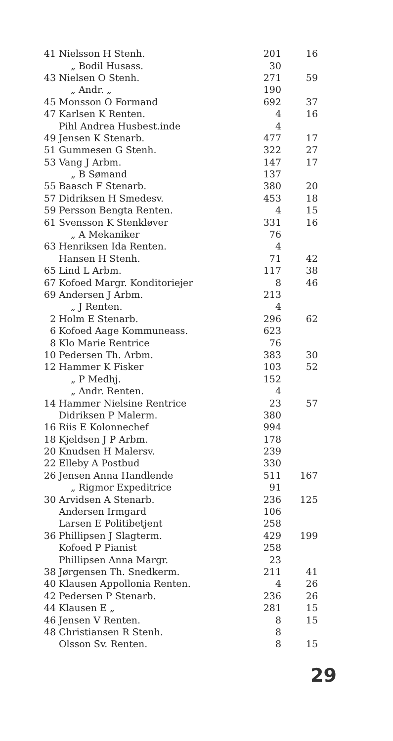| 41 | Nielsson H Stenh. | 201 | 16 |
| | „ Bodil Husass. | 30 | |
| 43 | Nielsen O Stenh. | 271 | 59 |
| | „ Andr. „ | 190 | |
| 45 | Monsson O Formand | 692 | 37 |
| 47 | Karlsen K Renten. | 4 | 16 |
| | Pihl Andrea Husbest.inde | 4 | |
| 49 | Jensen K Stenarb. | 477 | 17 |
| 51 | Gummesen G Stenh. | 322 | 27 |
| 53 | Vang J Arbm. | 147 | 17 |
| | „ B Sømand | 137 | |
| 55 | Baasch F Stenarb. | 380 | 20 |
| 57 | Didriksen H Smedesv. | 453 | 18 |
| 59 | Persson Bengta Renten. | 4 | 15 |
| 61 | Svensson K Stenkløver | 331 | 16 |
| | „ A Mekaniker | 76 | |
| 63 | Henriksen Ida Renten. | 4 | |
| | Hansen H Stenh. | 71 | 42 |
| 65 | Lind L Arbm. | 117 | 38 |
| 67 | Kofoed Margr. Konditoriejer | 8 | 46 |
| 69 | Andersen J Arbm. | 213 | |
| | „ J Renten. | 4 | |
| 2 | Holm E Stenarb. | 296 | 62 |
| 6 | Kofoed Aage Kommuneass. | 623 | |
| 8 | Klo Marie Rentrice | 76 | |
| 10 | Pedersen Th. Arbm. | 383 | 30 |
| 12 | Hammer K Fisker | 103 | 52 |
| | „ P Medhj. | 152 | |
| | „ Andr. Renten. | 4 | |
| 14 | Hammer Nielsine Rentrice | 23 | 57 |
| | Didriksen P Malerm. | 380 | |
| 16 | Riis E Kolonnechef | 994 | |
| 18 | Kjeldsen J P Arbm. | 178 | |
| 20 | Knudsen H Malersv. | 239 | |
| 22 | Elleby A Postbud | 330 | |
| 26 | Jensen Anna Handlende | 511 | 167 |
| | „ Rigmor Expeditrice | 91 | |
| 30 | Arvidsen A Stenarb. | 236 | 125 |
| | Andersen Irmgard | 106 | |
| | Larsen E Politibetjent | 258 | |
| 36 | Phillipsen J Slagterm. | 429 | 199 |
| | Kofoed P Pianist | 258 | |
| | Phillipsen Anna Margr. | 23 | |
| 38 | Jørgensen Th. Snedkerm. | 211 | 41 |
| 40 | Klausen Appollonia Renten. | 4 | 26 |
| 42 | Pedersen P Stenarb. | 236 | 26 |
| 44 | Klausen E „ | 281 | 15 |
| 46 | Jensen V Renten. | 8 | 15 |
| 48 | Christiansen R Stenh. | 8 | |
| | Olsson Sv. Renten. | 8 | 15 |
29